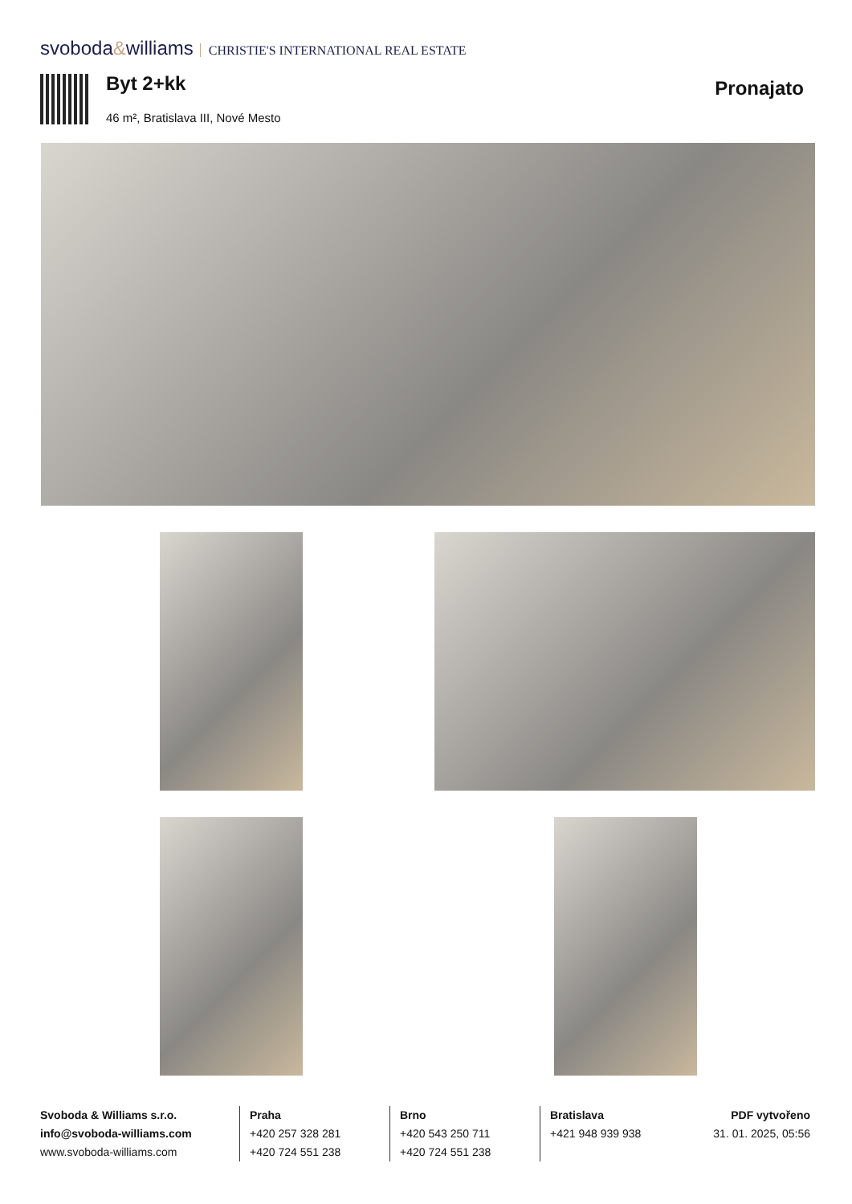svoboda&williams CHRISTIE'S INTERNATIONAL REAL ESTATE
Byt 2+kk
46 m², Bratislava III, Nové Mesto
Pronajato
Svoboda & Williams s.r.o.
info@svoboda-williams.com
www.svoboda-williams.com
Praha
+420 257 328 281
+420 724 551 238
Brno
+420 543 250 711
+420 724 551 238
Bratislava
+421 948 939 938
PDF vytvořeno
31. 01. 2025, 05:56